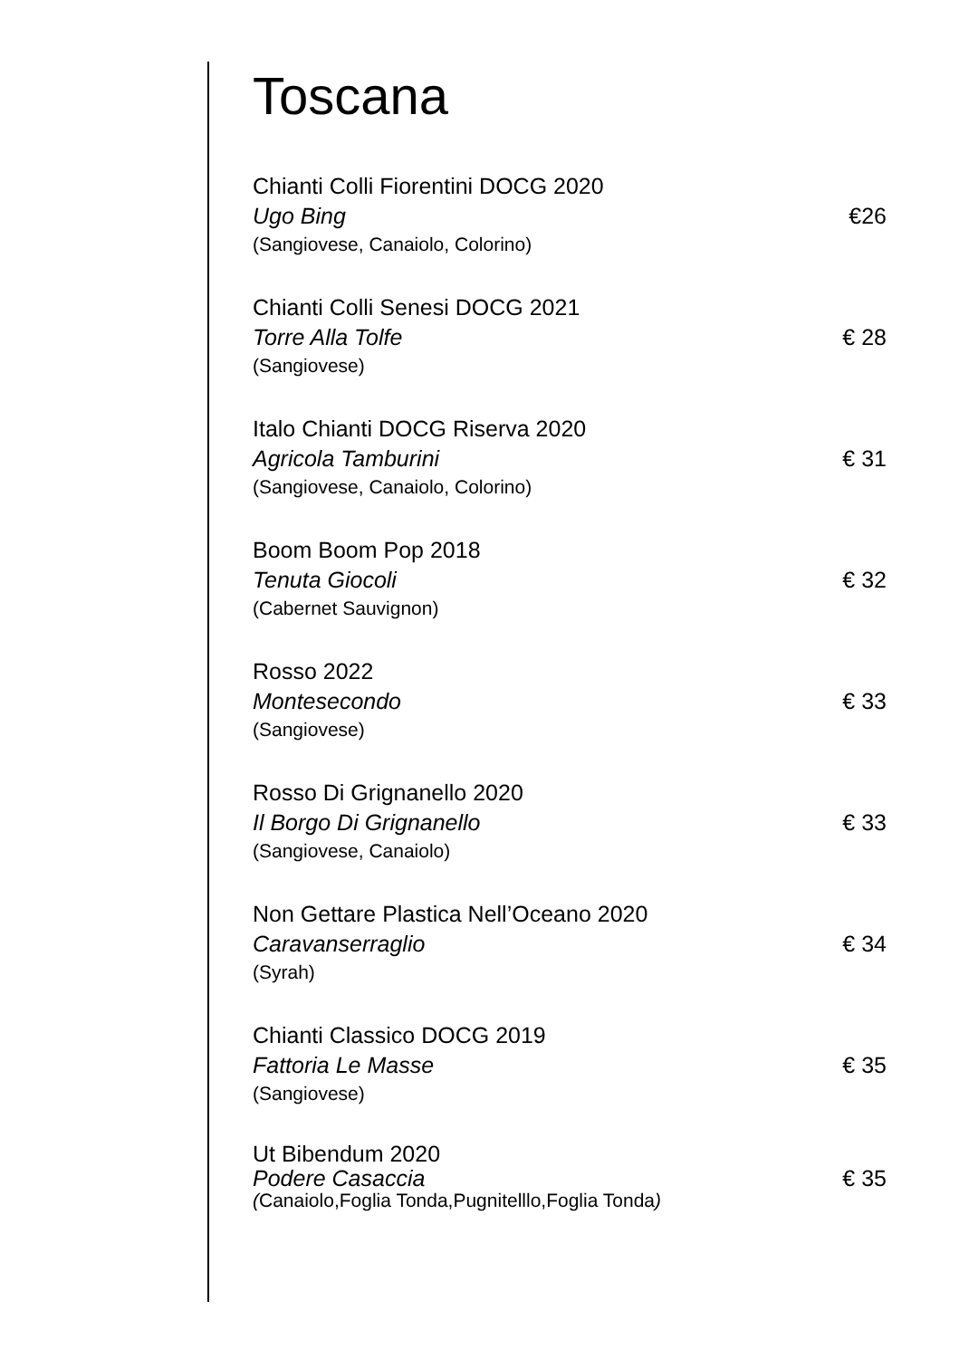Toscana
Chianti Colli Fiorentini DOCG 2020
Ugo Bing €26
(Sangiovese, Canaiolo, Colorino)
Chianti Colli Senesi DOCG 2021
Torre Alla Tolfe € 28
(Sangiovese)
Italo Chianti DOCG Riserva 2020
Agricola Tamburini € 31
(Sangiovese, Canaiolo, Colorino)
Boom Boom Pop 2018
Tenuta Giocoli € 32
(Cabernet Sauvignon)
Rosso 2022
Montesecondo € 33
(Sangiovese)
Rosso Di Grignanello 2020
Il Borgo Di Grignanello € 33
(Sangiovese, Canaiolo)
Non Gettare Plastica Nell’Oceano 2020
Caravanserraglio € 34
(Syrah)
Chianti Classico DOCG 2019
Fattoria Le Masse € 35
(Sangiovese)
Ut Bibendum 2020
Podere Casaccia € 35
(Canaiolo,Foglia Tonda,Pugnitelllo,Foglia Tonda)